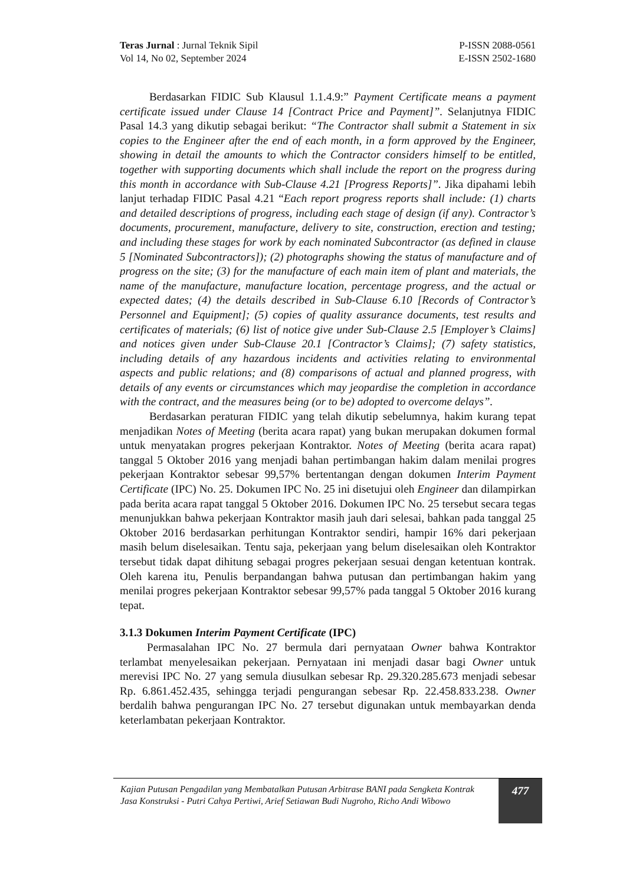Teras Jurnal : Jurnal Teknik Sipil
Vol 14, No 02, September 2024
P-ISSN 2088-0561
E-ISSN 2502-1680
Berdasarkan FIDIC Sub Klausul 1.1.4.9:” Payment Certificate means a payment certificate issued under Clause 14 [Contract Price and Payment]”. Selanjutnya FIDIC Pasal 14.3 yang dikutip sebagai berikut: “The Contractor shall submit a Statement in six copies to the Engineer after the end of each month, in a form approved by the Engineer, showing in detail the amounts to which the Contractor considers himself to be entitled, together with supporting documents which shall include the report on the progress during this month in accordance with Sub-Clause 4.21 [Progress Reports]”. Jika dipahami lebih lanjut terhadap FIDIC Pasal 4.21 “Each report progress reports shall include: (1) charts and detailed descriptions of progress, including each stage of design (if any). Contractor’s documents, procurement, manufacture, delivery to site, construction, erection and testing; and including these stages for work by each nominated Subcontractor (as defined in clause 5 [Nominated Subcontractors]); (2) photographs showing the status of manufacture and of progress on the site; (3) for the manufacture of each main item of plant and materials, the name of the manufacture, manufacture location, percentage progress, and the actual or expected dates; (4) the details described in Sub-Clause 6.10 [Records of Contractor’s Personnel and Equipment]; (5) copies of quality assurance documents, test results and certificates of materials; (6) list of notice give under Sub-Clause 2.5 [Employer’s Claims] and notices given under Sub-Clause 20.1 [Contractor’s Claims]; (7) safety statistics, including details of any hazardous incidents and activities relating to environmental aspects and public relations; and (8) comparisons of actual and planned progress, with details of any events or circumstances which may jeopardise the completion in accordance with the contract, and the measures being (or to be) adopted to overcome delays”.
Berdasarkan peraturan FIDIC yang telah dikutip sebelumnya, hakim kurang tepat menjadikan Notes of Meeting (berita acara rapat) yang bukan merupakan dokumen formal untuk menyatakan progres pekerjaan Kontraktor. Notes of Meeting (berita acara rapat) tanggal 5 Oktober 2016 yang menjadi bahan pertimbangan hakim dalam menilai progres pekerjaan Kontraktor sebesar 99,57% bertentangan dengan dokumen Interim Payment Certificate (IPC) No. 25. Dokumen IPC No. 25 ini disetujui oleh Engineer dan dilampirkan pada berita acara rapat tanggal 5 Oktober 2016. Dokumen IPC No. 25 tersebut secara tegas menunjukkan bahwa pekerjaan Kontraktor masih jauh dari selesai, bahkan pada tanggal 25 Oktober 2016 berdasarkan perhitungan Kontraktor sendiri, hampir 16% dari pekerjaan masih belum diselesaikan. Tentu saja, pekerjaan yang belum diselesaikan oleh Kontraktor tersebut tidak dapat dihitung sebagai progres pekerjaan sesuai dengan ketentuan kontrak. Oleh karena itu, Penulis berpandangan bahwa putusan dan pertimbangan hakim yang menilai progres pekerjaan Kontraktor sebesar 99,57% pada tanggal 5 Oktober 2016 kurang tepat.
3.1.3 Dokumen Interim Payment Certificate (IPC)
Permasalahan IPC No. 27 bermula dari pernyataan Owner bahwa Kontraktor terlambat menyelesaikan pekerjaan. Pernyataan ini menjadi dasar bagi Owner untuk merevisi IPC No. 27 yang semula diusulkan sebesar Rp. 29.320.285.673 menjadi sebesar Rp. 6.861.452.435, sehingga terjadi pengurangan sebesar Rp. 22.458.833.238. Owner berdalih bahwa pengurangan IPC No. 27 tersebut digunakan untuk membayarkan denda keterlambatan pekerjaan Kontraktor.
Kajian Putusan Pengadilan yang Membatalkan Putusan Arbitrase BANI pada Sengketa Kontrak Jasa Konstruksi - Putri Cahya Pertiwi, Arief Setiawan Budi Nugroho, Richo Andi Wibowo
477